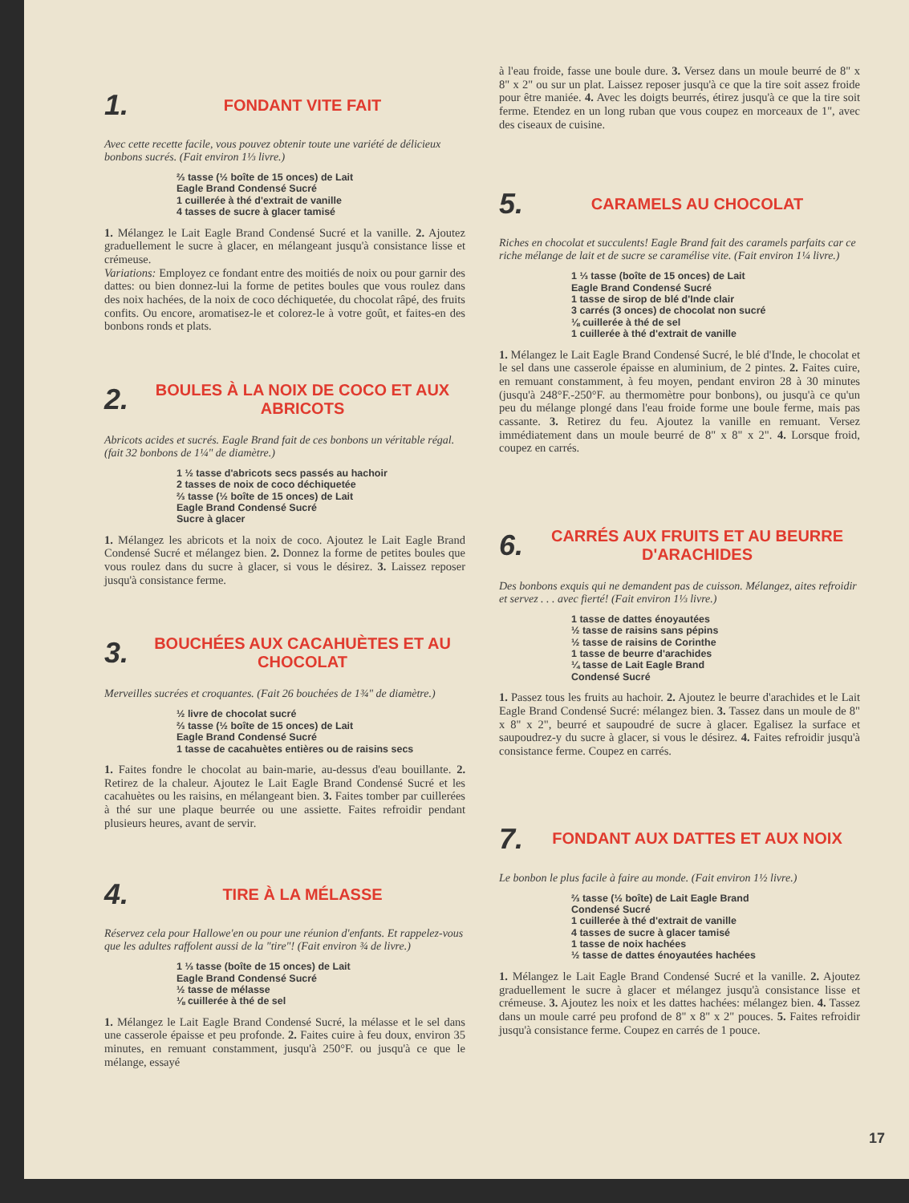1. FONDANT VITE FAIT
Avec cette recette facile, vous pouvez obtenir toute une variété de délicieux bonbons sucrés. (Fait environ 1⅓ livre.)
⅔ tasse (½ boîte de 15 onces) de Lait
Eagle Brand Condensé Sucré
1 cuillerée à thé d'extrait de vanille
4 tasses de sucre à glacer tamisé
1. Mélangez le Lait Eagle Brand Condensé Sucré et la vanille. 2. Ajoutez graduellement le sucre à glacer, en mélangeant jusqu'à consistance lisse et crémeuse.
Variations: Employez ce fondant entre des moitiés de noix ou pour garnir des dattes: ou bien donnez-lui la forme de petites boules que vous roulez dans des noix hachées, de la noix de coco déchiquetée, du chocolat râpé, des fruits confits. Ou encore, aromatisez-le et colorez-le à votre goût, et faites-en des bonbons ronds et plats.
2. BOULES À LA NOIX DE COCO ET AUX ABRICOTS
Abricots acides et sucrés. Eagle Brand fait de ces bonbons un véritable régal. (fait 32 bonbons de 1¼" de diamètre.)
1 ½ tasse d'abricots secs passés au hachoir
2 tasses de noix de coco déchiquetée
⅔ tasse (½ boîte de 15 onces) de Lait
Eagle Brand Condensé Sucré
Sucre à glacer
1. Mélangez les abricots et la noix de coco. Ajoutez le Lait Eagle Brand Condensé Sucré et mélangez bien. 2. Donnez la forme de petites boules que vous roulez dans du sucre à glacer, si vous le désirez. 3. Laissez reposer jusqu'à consistance ferme.
3. BOUCHÉES AUX CACAHUÈTES ET AU CHOCOLAT
Merveilles sucrées et croquantes. (Fait 26 bouchées de 1¾" de diamètre.)
½ livre de chocolat sucré
⅔ tasse (½ boîte de 15 onces) de Lait
Eagle Brand Condensé Sucré
1 tasse de cacahuètes entières ou de raisins secs
1. Faites fondre le chocolat au bain-marie, au-dessus d'eau bouillante. 2. Retirez de la chaleur. Ajoutez le Lait Eagle Brand Condensé Sucré et les cacahuètes ou les raisins, en mélangeant bien. 3. Faites tomber par cuillerées à thé sur une plaque beurrée ou une assiette. Faites refroidir pendant plusieurs heures, avant de servir.
4. TIRE À LA MÉLASSE
Réservez cela pour Hallowe'en ou pour une réunion d'enfants. Et rappelez-vous que les adultes raffolent aussi de la "tire"! (Fait environ ¾ de livre.)
1 ⅓ tasse (boîte de 15 onces) de Lait
Eagle Brand Condensé Sucré
½ tasse de mélasse
⅛ cuillerée à thé de sel
1. Mélangez le Lait Eagle Brand Condensé Sucré, la mélasse et le sel dans une casserole épaisse et peu profonde. 2. Faites cuire à feu doux, environ 35 minutes, en remuant constamment, jusqu'à 250°F. ou jusqu'à ce que le mélange, essayé
à l'eau froide, fasse une boule dure. 3. Versez dans un moule beurré de 8" x 8" x 2" ou sur un plat. Laissez reposer jusqu'à ce que la tire soit assez froide pour être maniée. 4. Avec les doigts beurrés, étirez jusqu'à ce que la tire soit ferme. Etendez en un long ruban que vous coupez en morceaux de 1", avec des ciseaux de cuisine.
5. CARAMELS AU CHOCOLAT
Riches en chocolat et succulents! Eagle Brand fait des caramels parfaits car ce riche mélange de lait et de sucre se caramélise vite. (Fait environ 1¼ livre.)
1 ⅓ tasse (boîte de 15 onces) de Lait
Eagle Brand Condensé Sucré
1 tasse de sirop de blé d'Inde clair
3 carrés (3 onces) de chocolat non sucré
⅛ cuillerée à thé de sel
1 cuillerée à thé d'extrait de vanille
1. Mélangez le Lait Eagle Brand Condensé Sucré, le blé d'Inde, le chocolat et le sel dans une casserole épaisse en aluminium, de 2 pintes. 2. Faites cuire, en remuant constamment, à feu moyen, pendant environ 28 à 30 minutes (jusqu'à 248°F.-250°F. au thermomètre pour bonbons), ou jusqu'à ce qu'un peu du mélange plongé dans l'eau froide forme une boule ferme, mais pas cassante. 3. Retirez du feu. Ajoutez la vanille en remuant. Versez immédiatement dans un moule beurré de 8" x 8" x 2". 4. Lorsque froid, coupez en carrés.
6. CARRÉS AUX FRUITS ET AU BEURRE D'ARACHIDES
Des bonbons exquis qui ne demandent pas de cuisson. Mélangez, aites refroidir et servez . . . avec fierté! (Fait environ 1⅓ livre.)
1 tasse de dattes énoyautées
½ tasse de raisins sans pépins
½ tasse de raisins de Corinthe
1 tasse de beurre d'arachides
¼ tasse de Lait Eagle Brand
Condensé Sucré
1. Passez tous les fruits au hachoir. 2. Ajoutez le beurre d'arachides et le Lait Eagle Brand Condensé Sucré: mélangez bien. 3. Tassez dans un moule de 8" x 8" x 2", beurré et saupoudré de sucre à glacer. Egalisez la surface et saupoudrez-y du sucre à glacer, si vous le désirez. 4. Faites refroidir jusqu'à consistance ferme. Coupez en carrés.
7. FONDANT AUX DATTES ET AUX NOIX
Le bonbon le plus facile à faire au monde. (Fait environ 1½ livre.)
⅔ tasse (½ boîte) de Lait Eagle Brand
Condensé Sucré
1 cuillerée à thé d'extrait de vanille
4 tasses de sucre à glacer tamisé
1 tasse de noix hachées
½ tasse de dattes énoyautées hachées
1. Mélangez le Lait Eagle Brand Condensé Sucré et la vanille. 2. Ajoutez graduellement le sucre à glacer et mélangez jusqu'à consistance lisse et crémeuse. 3. Ajoutez les noix et les dattes hachées: mélangez bien. 4. Tassez dans un moule carré peu profond de 8" x 8" x 2" pouces. 5. Faites refroidir jusqu'à consistance ferme. Coupez en carrés de 1 pouce.
17